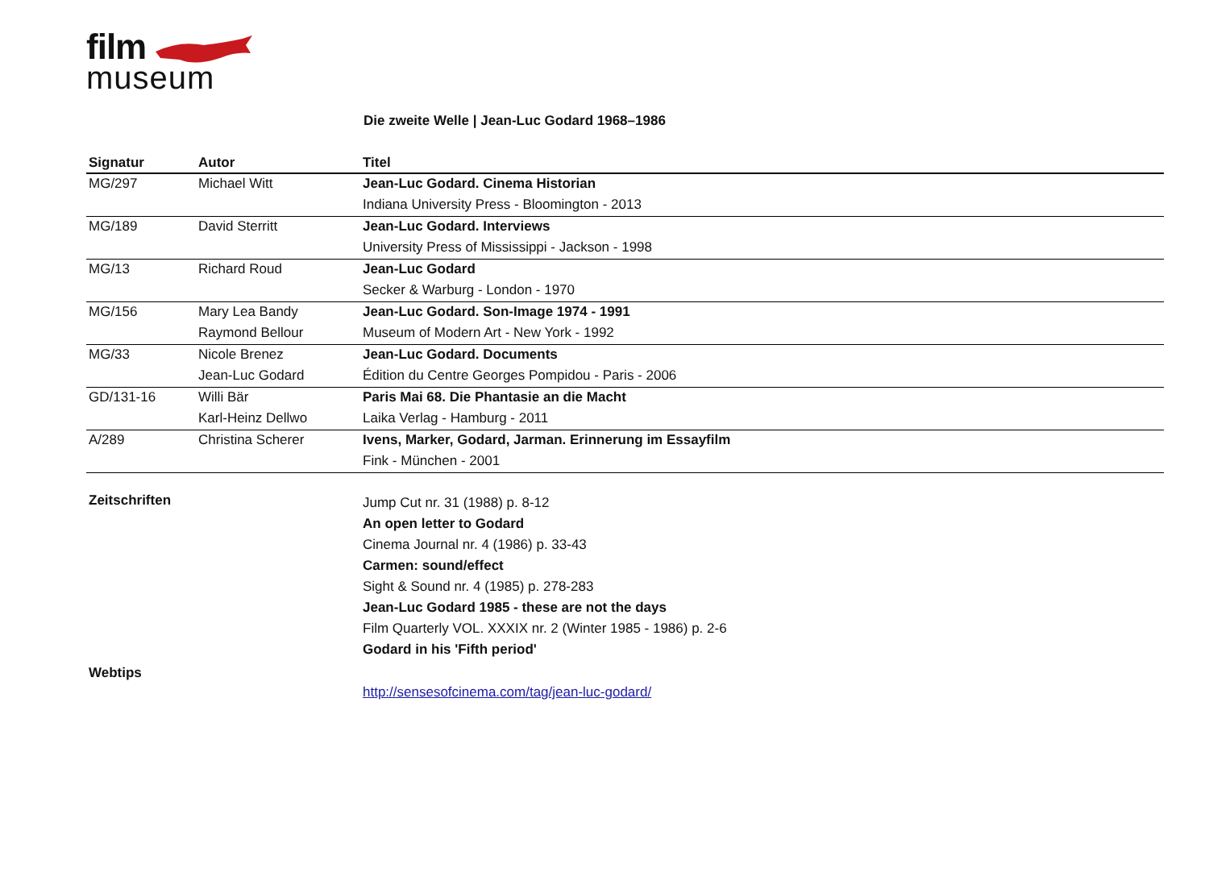film
museum
Die zweite Welle | Jean-Luc Godard 1968–1986
| Signatur | Autor | Titel |
| --- | --- | --- |
| MG/297 | Michael Witt | Jean-Luc Godard. Cinema Historian |
| | | Indiana University Press - Bloomington - 2013 |
| MG/189 | David Sterritt | Jean-Luc Godard. Interviews |
| | | University Press of Mississippi - Jackson - 1998 |
| MG/13 | Richard Roud | Jean-Luc Godard |
| | | Secker & Warburg - London - 1970 |
| MG/156 | Mary Lea Bandy | Jean-Luc Godard. Son-Image 1974 - 1991 |
| | Raymond Bellour | Museum of Modern Art - New York - 1992 |
| MG/33 | Nicole Brenez | Jean-Luc Godard. Documents |
| | Jean-Luc Godard | Édition du Centre Georges Pompidou - Paris - 2006 |
| GD/131-16 | Willi Bär | Paris Mai 68. Die Phantasie an die Macht |
| | Karl-Heinz Dellwo | Laika Verlag - Hamburg - 2011 |
| A/289 | Christina Scherer | Ivens, Marker, Godard, Jarman. Erinnerung im Essayfilm |
| | | Fink - München - 2001 |
| Zeitschriften | | Jump Cut nr. 31 (1988) p. 8-12 An open letter to Godard Cinema Journal nr. 4 (1986) p. 33-43 Carmen: sound/effect Sight & Sound nr. 4 (1985) p. 278-283 Jean-Luc Godard 1985 - these are not the days Film Quarterly VOL. XXXIX nr. 2 (Winter 1985 - 1986) p. 2-6 Godard in his 'Fifth period' |
| Webtips | | http://sensesofcinema.com/tag/jean-luc-godard/ |